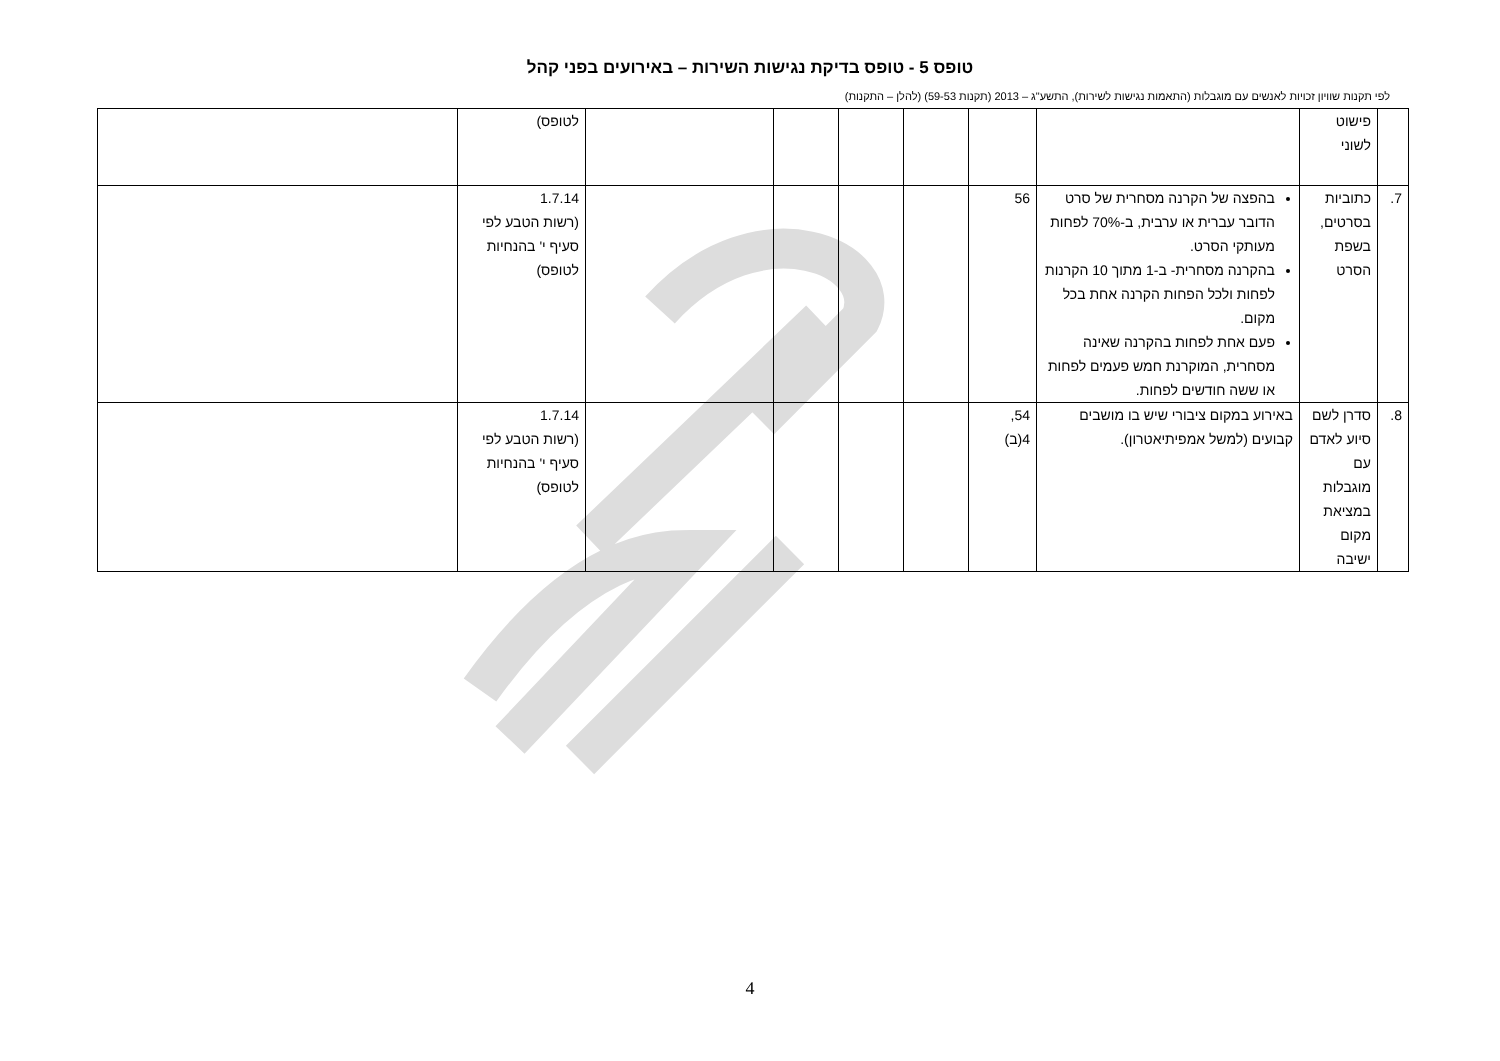טופס 5 - טופס בדיקת נגישות השירות – באירועים בפני קהל
לפי תקנות שוויון זכויות לאנשים עם מוגבלות (התאמות נגישות לשירות), התשע"ג – 2013 (תקנות 59-53) (להלן – התקנות)
| | פישוט לשוני | | | | | | | לטופס) | |
| 7. | כתוביות בסרטים, בשפת הסרט | בהפצה של הקרנה מסחרית של סרט הדובר עברית או ערבית, ב-70% לפחות מעותקי הסרט. בהקרנה מסחרית- ב-1 מתוך 10 הקרנות לפחות ולכל הפחות הקרנה אחת בכל מקום. פעם אחת לפחות בהקרנה שאינה מסחרית, המוקרנת חמש פעמים לפחות או ששה חודשים לפחות. | 56 | | | | | 1.7.14 (רשות הטבע לפי סעיף י' בהנחיות לטופס) | |
| 8. | סדרן לשם סיוע לאדם עם מוגבלות במציאת מקום ישיבה | באירוע במקום ציבורי שיש בו מושבים קבועים (למשל אמפיתיאטרון). | 54, 4(ב) | | | | | 1.7.14 (רשות הטבע לפי סעיף י' בהנחיות לטופס) | |
4